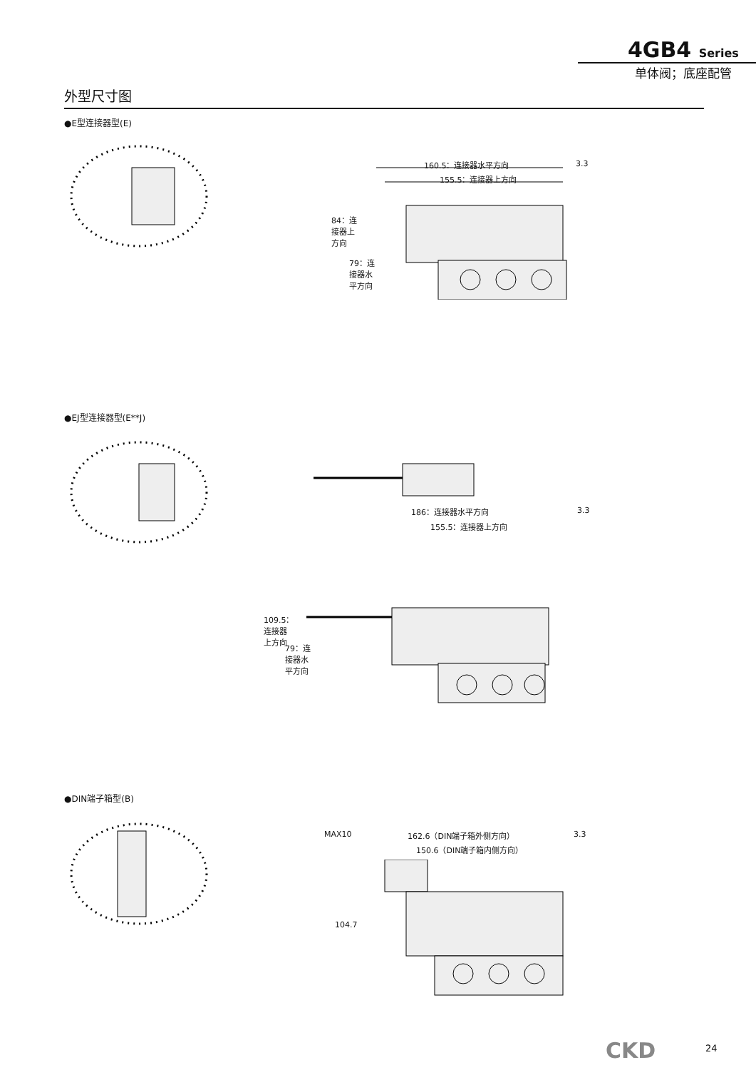4GB4 Series
单体阀；底座配管
外型尺寸图
●E型连接器型(E)
160.5：连接器水平方向 3.3
155.5：连接器上方向
84：连接器上方向
79：连接器水平方向
●EJ型连接器型(E**J)
186：连接器水平方向 3.3
155.5：连接器上方向
109.5：连接器上方向
79：连接器水平方向
●DIN端子箱型(B)
MAX10 162.6（DIN端子箱外侧方向） 3.3
150.6（DIN端子箱内侧方向）
104.7
CKD 24